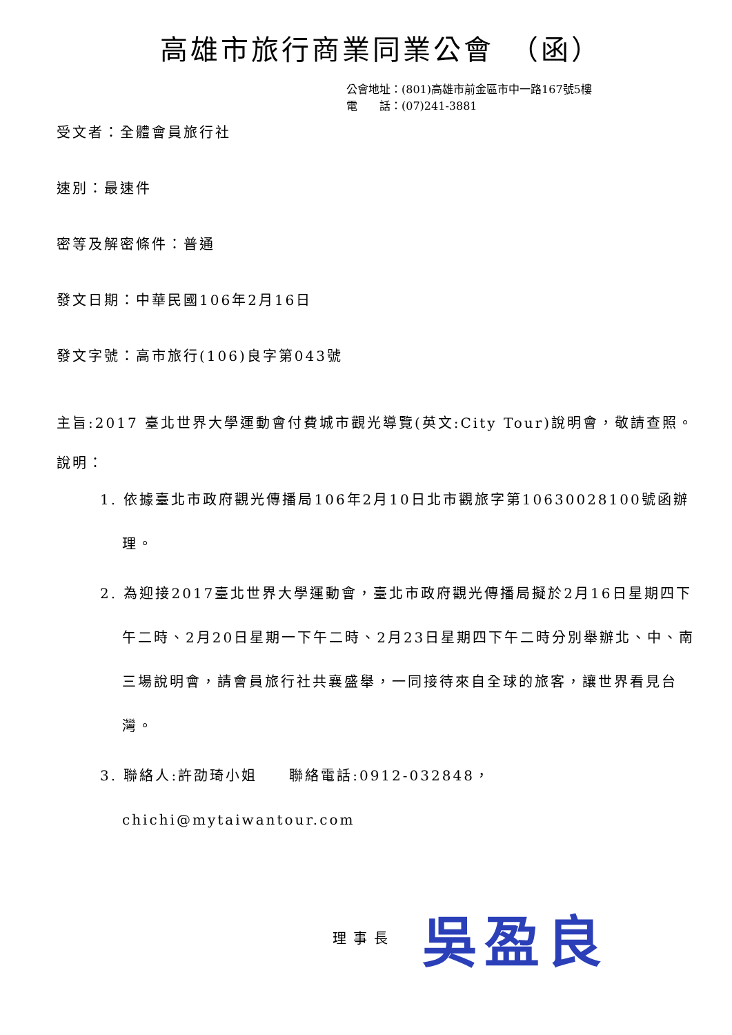高雄市旅行商業同業公會　（函）
公會地址：(801)高雄市前金區市中一路167號5樓
電　　話：(07)241-3881
受文者：全體會員旅行社
速別：最速件
密等及解密條件：普通
發文日期：中華民國106年2月16日
發文字號：高市旅行(106)良字第043號
主旨:2017 臺北世界大學運動會付費城市觀光導覽(英文:City Tour)說明會，敬請查照。
說明：
1. 依據臺北市政府觀光傳播局106年2月10日北市觀旅字第10630028100號函辦理。
2. 為迎接2017臺北世界大學運動會，臺北市政府觀光傳播局擬於2月16日星期四下午二時、2月20日星期一下午二時、2月23日星期四下午二時分別舉辦北、中、南三場說明會，請會員旅行社共襄盛舉，一同接待來自全球的旅客，讓世界看見台灣。
3. 聯絡人:許劭琦小姐　　聯絡電話:0912-032848，
chichi@mytaiwantour.com
理事長 吳盈良